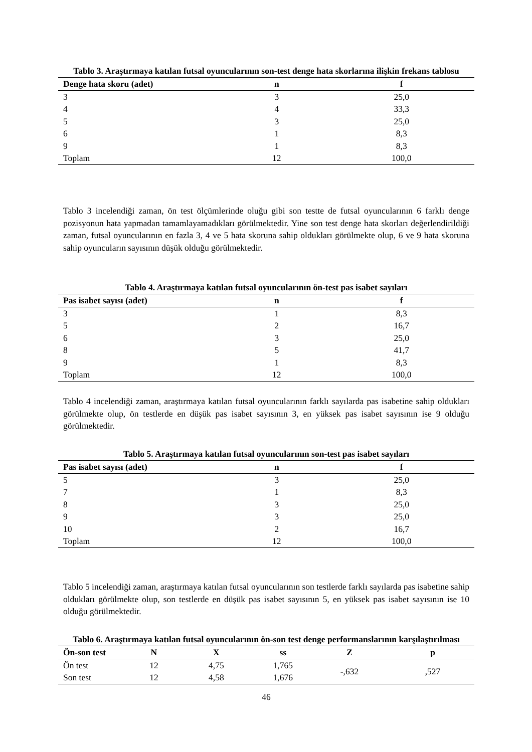Tablo 3. Araştırmaya katılan futsal oyuncularının son-test denge hata skorlarına ilişkin frekans tablosu
| Denge hata skoru (adet) | n | f |
| --- | --- | --- |
| 3 | 3 | 25,0 |
| 4 | 4 | 33,3 |
| 5 | 3 | 25,0 |
| 6 | 1 | 8,3 |
| 9 | 1 | 8,3 |
| Toplam | 12 | 100,0 |
Tablo 3 incelendiği zaman, ön test ölçümlerinde oluğu gibi son testte de futsal oyuncularının 6 farklı denge pozisyonun hata yapmadan tamamlayamadıkları görülmektedir. Yine son test denge hata skorları değerlendirildiği zaman, futsal oyuncularının en fazla 3, 4 ve 5 hata skoruna sahip oldukları görülmekte olup, 6 ve 9 hata skoruna sahip oyuncuların sayısının düşük olduğu görülmektedir.
Tablo 4. Araştırmaya katılan futsal oyuncularının ön-test pas isabet sayıları
| Pas isabet sayısı (adet) | n | f |
| --- | --- | --- |
| 3 | 1 | 8,3 |
| 5 | 2 | 16,7 |
| 6 | 3 | 25,0 |
| 8 | 5 | 41,7 |
| 9 | 1 | 8,3 |
| Toplam | 12 | 100,0 |
Tablo 4 incelendiği zaman, araştırmaya katılan futsal oyuncularının farklı sayılarda pas isabetine sahip oldukları görülmekte olup, ön testlerde en düşük pas isabet sayısının 3, en yüksek pas isabet sayısının ise 9 olduğu görülmektedir.
Tablo 5. Araştırmaya katılan futsal oyuncularının son-test pas isabet sayıları
| Pas isabet sayısı (adet) | n | f |
| --- | --- | --- |
| 5 | 3 | 25,0 |
| 7 | 1 | 8,3 |
| 8 | 3 | 25,0 |
| 9 | 3 | 25,0 |
| 10 | 2 | 16,7 |
| Toplam | 12 | 100,0 |
Tablo 5 incelendiği zaman, araştırmaya katılan futsal oyuncularının son testlerde farklı sayılarda pas isabetine sahip oldukları görülmekte olup, son testlerde en düşük pas isabet sayısının 5, en yüksek pas isabet sayısının ise 10 olduğu görülmektedir.
Tablo 6. Araştırmaya katılan futsal oyuncularının ön-son test denge performanslarının karşılaştırılması
| Ön-son test | N | X | ss | Z | p |
| --- | --- | --- | --- | --- | --- |
| Ön test | 12 | 4,75 | 1,765 | -,632 | ,527 |
| Son test | 12 | 4,58 | 1,676 | | |
46